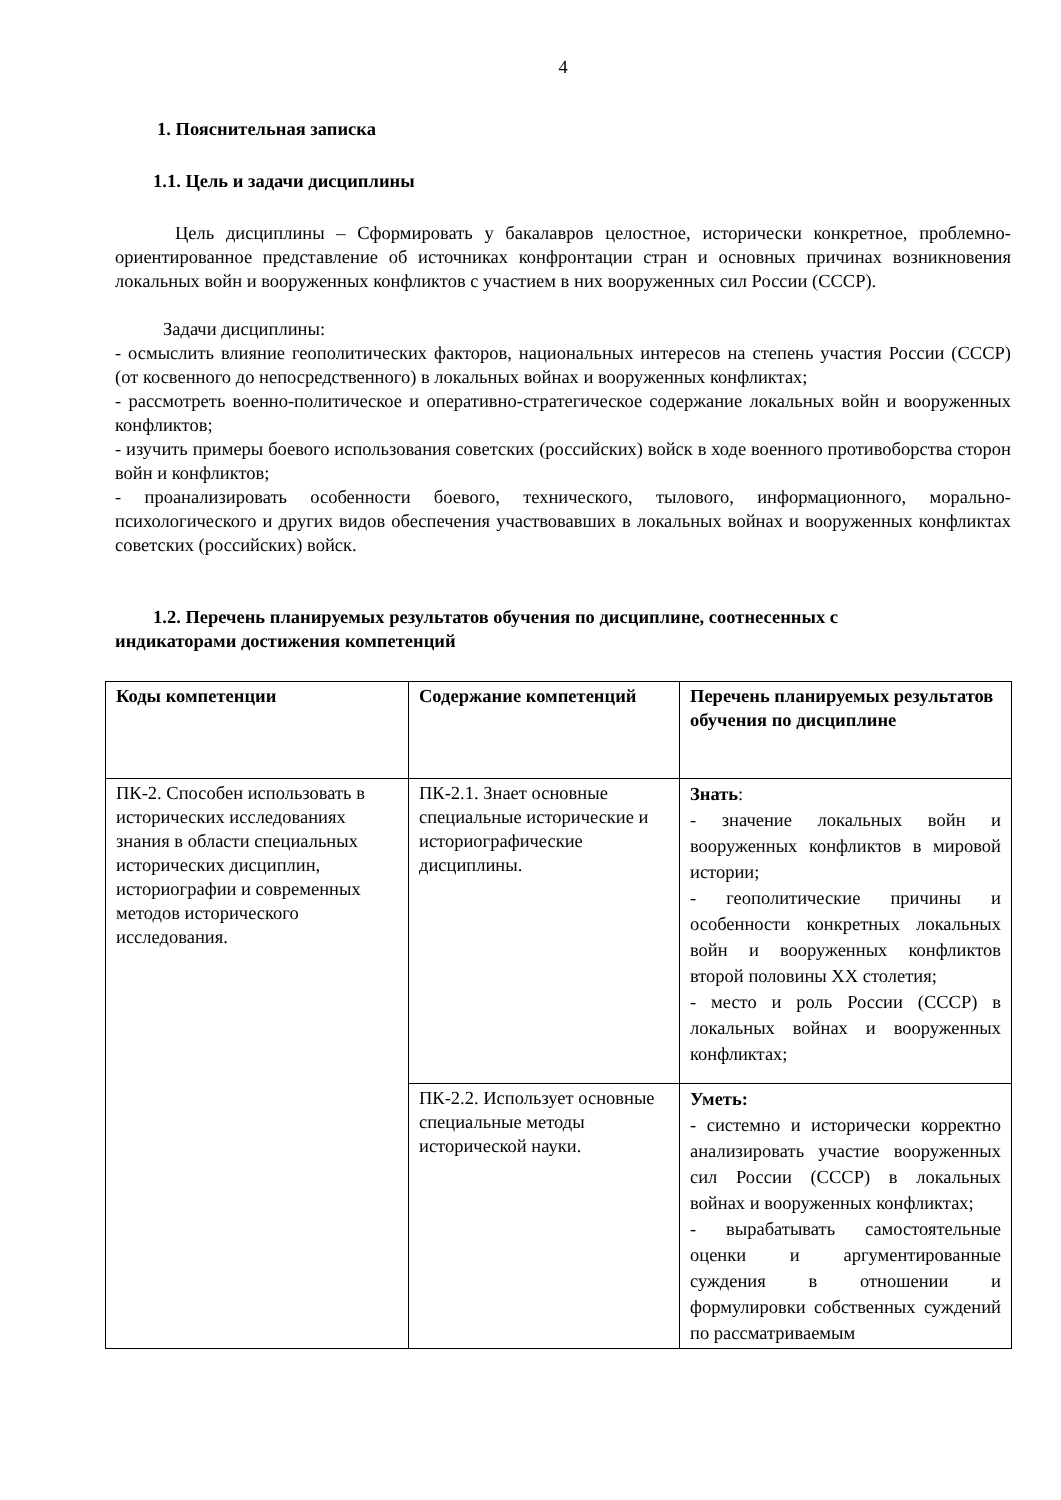4
1. Пояснительная записка
1.1. Цель и задачи дисциплины
Цель дисциплины – Сформировать у бакалавров целостное, исторически конкретное, проблемно-ориентированное представление об источниках конфронтации стран и основных причинах возникновения локальных войн и вооруженных конфликтов с участием в них вооруженных сил России (СССР).
Задачи дисциплины:
- осмыслить влияние геополитических факторов, национальных интересов на степень участия России (СССР) (от косвенного до непосредственного) в локальных войнах и вооруженных конфликтах;
- рассмотреть военно-политическое и оперативно-стратегическое содержание локальных войн и вооруженных конфликтов;
- изучить примеры боевого использования советских (российских) войск в ходе военного противоборства сторон войн и конфликтов;
- проанализировать особенности боевого, технического, тылового, информационного, морально-психологического и других видов обеспечения участвовавших в локальных войнах и вооруженных конфликтах советских (российских) войск.
1.2. Перечень планируемых результатов обучения по дисциплине, соотнесенных с
индикаторами достижения компетенций
| Коды компетенции | Содержание компетенций | Перечень планируемых результатов обучения по дисциплине |
| --- | --- | --- |
| ПК-2. Способен использовать в исторических исследованиях знания в области специальных исторических дисциплин, историографии и современных методов исторического исследования. | ПК-2.1. Знает основные специальные исторические и историографические дисциплины. | Знать : - значение локальных войн и вооруженных конфликтов в мировой истории; - геополитические причины и особенности конкретных локальных войн и вооруженных конфликтов второй половины XX столетия; - место и роль России (СССР) в локальных войнах и вооруженных конфликтах; |
| | ПК-2.2. Использует основные специальные методы исторической науки. | Уметь: - системно и исторически корректно анализировать участие вооруженных сил России (СССР) в локальных войнах и вооруженных конфликтах; - вырабатывать самостоятельные оценки и аргументированные суждения в отношении и формулировки собственных суждений по рассматриваемым |